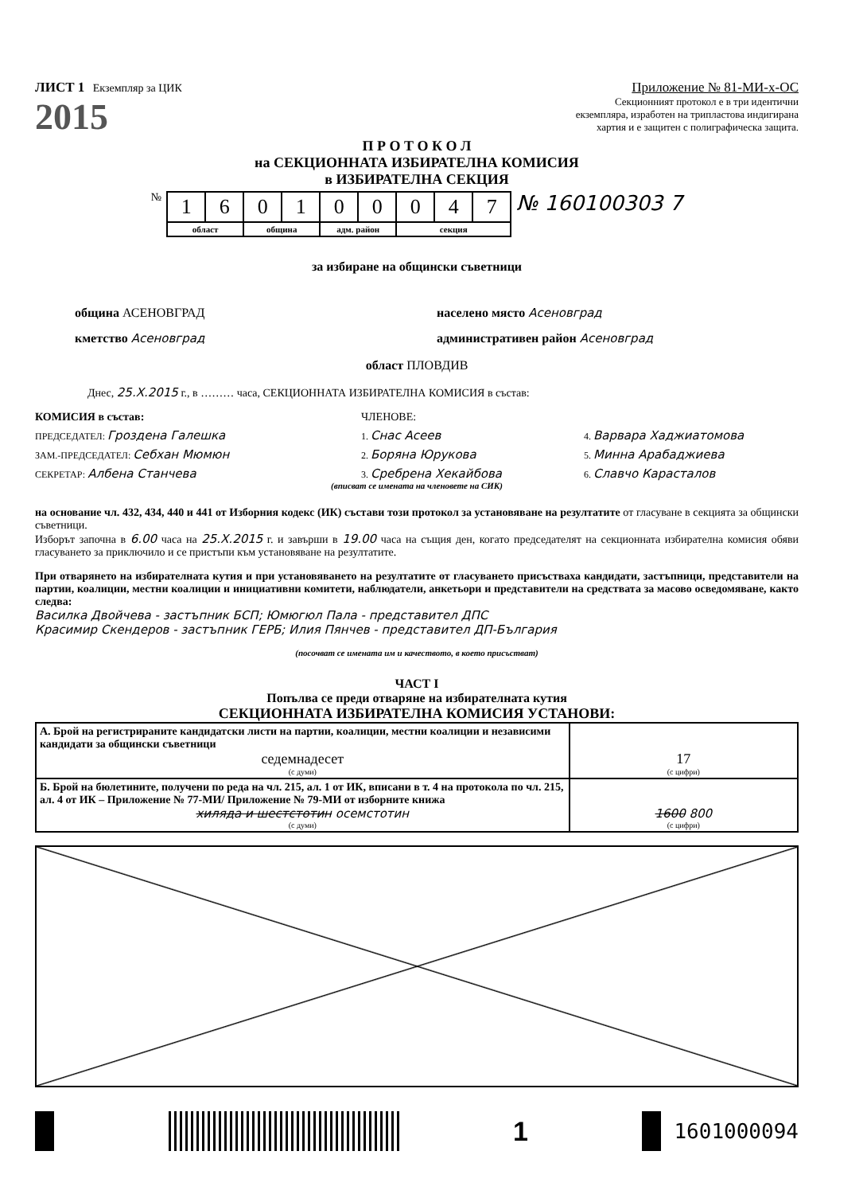ЛИСТ 1 Екземпляр за ЦИК
2015
Приложение № 81-МИ-х-ОС
Секционният протокол е в три идентични
екземпляра, изработен на трипластова индигирана
хартия и е защитен с полиграфическа защита.
П Р О Т О К О Л
на СЕКЦИОННАТА ИЗБИРАТЕЛНА КОМИСИЯ
в ИЗБИРАТЕЛНА СЕКЦИЯ
№
| 1 | 6 | 0 | 1 | 0 | 0 | 0 | 4 | 7 |
| област | | община | | адм. район | | секция | | |
№ 160100303 7
за избиране на общински съветници
община АСЕНОВГРАД
населено място Асеновград
кметство Асеновград
административен район Асеновград
област ПЛОВДИВ
Днес, 25.X.2015 г., в ……… часа, СЕКЦИОННАТА ИЗБИРАТЕЛНА КОМИСИЯ в състав:
КОМИСИЯ в състав:
ЧЛЕНОВЕ:
ПРЕДСЕДАТЕЛ: Гроздена Галешка
1. Снас Асеев
4. Варвара Хаджиатомова
ЗАМ.-ПРЕДСЕДАТЕЛ: Себхан Мюмюн
2. Боряна Юрукова
5. Минна Арабаджиева
СЕКРЕТАР: Албена Станчева
3. Сребрена Хекайбова
6. Славчо Карасталов
(вписват се имената на членовете на СИК)
на основание чл. 432, 434, 440 и 441 от Изборния кодекс (ИК) състави този протокол за установяване на резултатите от гласуване в секцията за общински съветници.
Изборът започна в 6.00 часа на 25.X.2015 г. и завърши в 19.00 часа на същия ден, когато председателят на секционната избирателна комисия обяви гласуването за приключило и се пристъпи към установяване на резултатите.
При отварянето на избирателната кутия и при установяването на резултатите от гласуването присъстваха кандидати, застъпници, представители на партии, коалиции, местни коалиции и инициативни комитети, наблюдатели, анкетьори и представители на средствата за масово осведомяване, както следва:
Василка Двойчева - застъпник БСП; Юмюгюл Пала - представител ДПС
Красимир Скендеров - застъпник ГЕРБ; Илия Пянчев - представител ДП-България
(посочват се имената им и качеството, в което присъстват)
ЧАСТ I
Попълва се преди отваряне на избирателната кутия
СЕКЦИОННАТА ИЗБИРАТЕЛНА КОМИСИЯ УСТАНОВИ:
| А. Брой на регистрираните кандидатски листи на партии, коалиции, местни коалиции и независими кандидати за общински съветници седемнадесет (с думи) | 17 (с цифри) |
| Б. Брой на бюлетините, получени по реда на чл. 215, ал. 1 от ИК, вписани в т. 4 на протокола по чл. 215, ал. 4 от ИК – Приложение № 77-МИ/ Приложение № 79-МИ от изборните книжа хиляда и шестстотин осемстотин (с думи) | 1600 800 (с цифри) |
1
1601000094